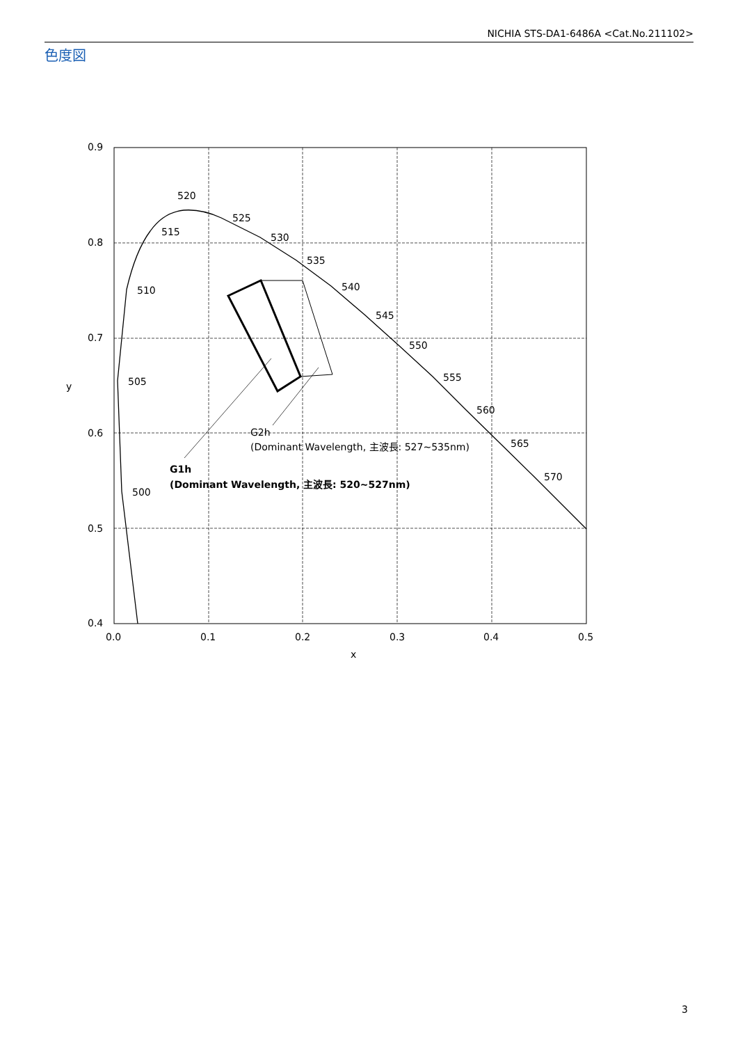NICHIA STS-DA1-6486A <Cat.No.211102>
色度図
0.9
0.8
0.7
0.6
0.5
0.4
0.0
0.1
0.2
0.3
0.4
0.5
x
y
500
505
510
515
520
525
530
535
540
545
550
555
560
565
570
G2h
(Dominant Wavelength, 主波長: 527~535nm)
G1h
(Dominant Wavelength, 主波長: 520~527nm)
3